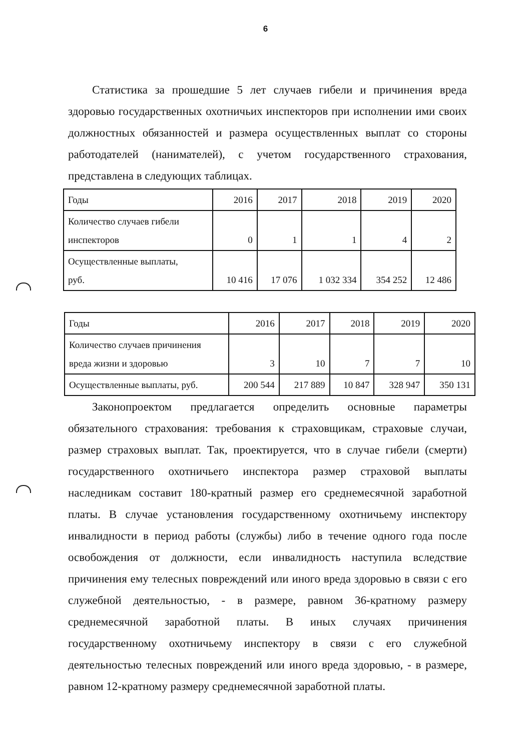6
Статистика за прошедшие 5 лет случаев гибели и причинения вреда здоровью государственных охотничьих инспекторов при исполнении ими своих должностных обязанностей и размера осуществленных выплат со стороны работодателей (нанимателей), с учетом государственного страхования, представлена в следующих таблицах.
| Годы | 2016 | 2017 | 2018 | 2019 | 2020 |
| Количество случаев гибели инспекторов | 0 | 1 | 1 | 4 | 2 |
| Осуществленные выплаты, руб. | 10 416 | 17 076 | 1 032 334 | 354 252 | 12 486 |
| Годы | 2016 | 2017 | 2018 | 2019 | 2020 |
| Количество случаев причинения вреда жизни и здоровью | 3 | 10 | 7 | 7 | 10 |
| Осуществленные выплаты, руб. | 200 544 | 217 889 | 10 847 | 328 947 | 350 131 |
Законопроектом предлагается определить основные параметры обязательного страхования: требования к страховщикам, страховые случаи, размер страховых выплат. Так, проектируется, что в случае гибели (смерти) государственного охотничьего инспектора размер страховой выплаты наследникам составит 180-кратный размер его среднемесячной заработной платы. В случае установления государственному охотничьему инспектору инвалидности в период работы (службы) либо в течение одного года после освобождения от должности, если инвалидность наступила вследствие причинения ему телесных повреждений или иного вреда здоровью в связи с его служебной деятельностью, - в размере, равном 36-кратному размеру среднемесячной заработной платы. В иных случаях причинения государственному охотничьему инспектору в связи с его служебной деятельностью телесных повреждений или иного вреда здоровью, - в размере, равном 12-кратному размеру среднемесячной заработной платы.